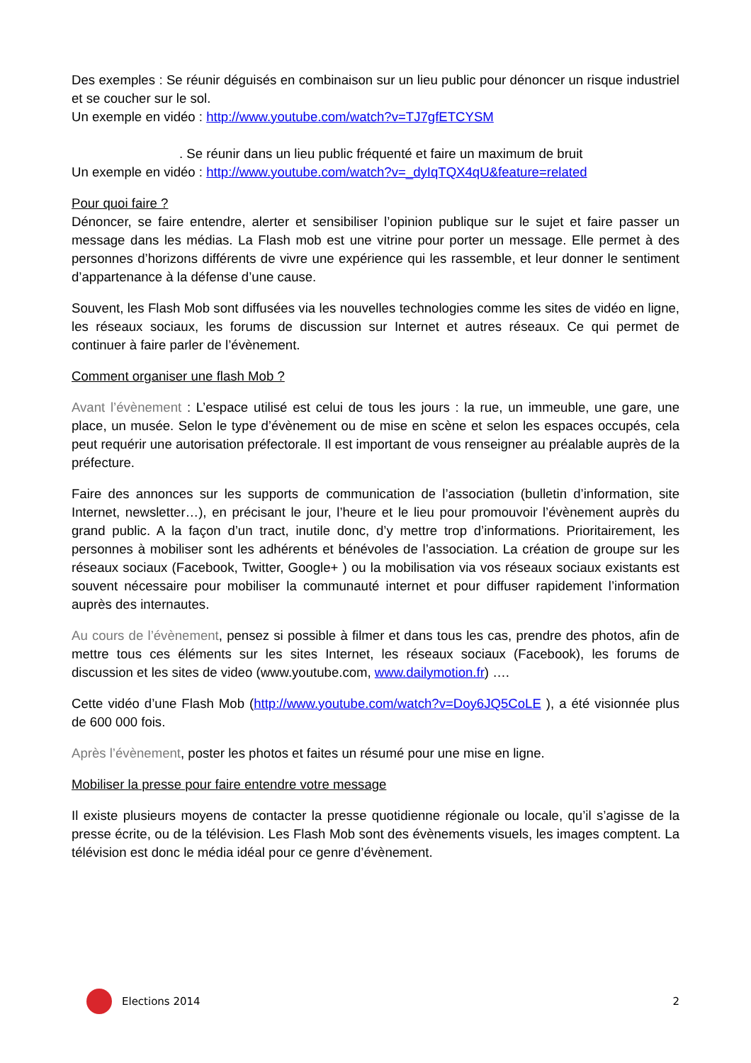Des exemples : Se réunir déguisés en combinaison sur un lieu public pour dénoncer un risque industriel et se coucher sur le sol.
Un exemple en vidéo : http://www.youtube.com/watch?v=TJ7gfETCYSM
. Se réunir dans un lieu public fréquenté et faire un maximum de bruit
Un exemple en vidéo : http://www.youtube.com/watch?v=_dyIqTQX4qU&feature=related
Pour quoi faire ?
Dénoncer, se faire entendre, alerter et sensibiliser l’opinion publique sur le sujet et faire passer un message dans les médias. La Flash mob est une vitrine pour porter un message. Elle permet à des personnes d’horizons différents de vivre une expérience qui les rassemble, et leur donner le sentiment d’appartenance à la défense d’une cause.
Souvent, les Flash Mob sont diffusées via les nouvelles technologies comme les sites de vidéo en ligne, les réseaux sociaux, les forums de discussion sur Internet et autres réseaux. Ce qui permet de continuer à faire parler de l’évènement.
Comment organiser une flash Mob ?
Avant l’évènement : L’espace utilisé est celui de tous les jours : la rue, un immeuble, une gare, une place, un musée. Selon le type d’évènement ou de mise en scène et selon les espaces occupés, cela peut requérir une autorisation préfectorale. Il est important de vous renseigner au préalable auprès de la préfecture.
Faire des annonces sur les supports de communication de l’association (bulletin d’information, site Internet, newsletter…), en précisant le jour, l’heure et le lieu pour promouvoir l’évènement auprès du grand public. A la façon d’un tract, inutile donc, d’y mettre trop d’informations. Prioritairement, les personnes à mobiliser sont les adhérents et bénévoles de l’association. La création de groupe sur les réseaux sociaux (Facebook, Twitter, Google+ ) ou la mobilisation via vos réseaux sociaux existants est souvent nécessaire pour mobiliser la communauté internet et pour diffuser rapidement l’information auprès des internautes.
Au cours de l’évènement, pensez si possible à filmer et dans tous les cas, prendre des photos, afin de mettre tous ces éléments sur les sites Internet, les réseaux sociaux (Facebook), les forums de discussion et les sites de video (www.youtube.com, www.dailymotion.fr) ….
Cette vidéo d’une Flash Mob (http://www.youtube.com/watch?v=Doy6JQ5CoLE ), a été visionnée plus de 600 000 fois.
Après l’évènement, poster les photos et faites un résumé pour une mise en ligne.
Mobiliser la presse pour faire entendre votre message
Il existe plusieurs moyens de contacter la presse quotidienne régionale ou locale, qu’il s’agisse de la presse écrite, ou de la télévision. Les Flash Mob sont des évènements visuels, les images comptent. La télévision est donc le média idéal pour ce genre d’évènement.
Elections 2014 2